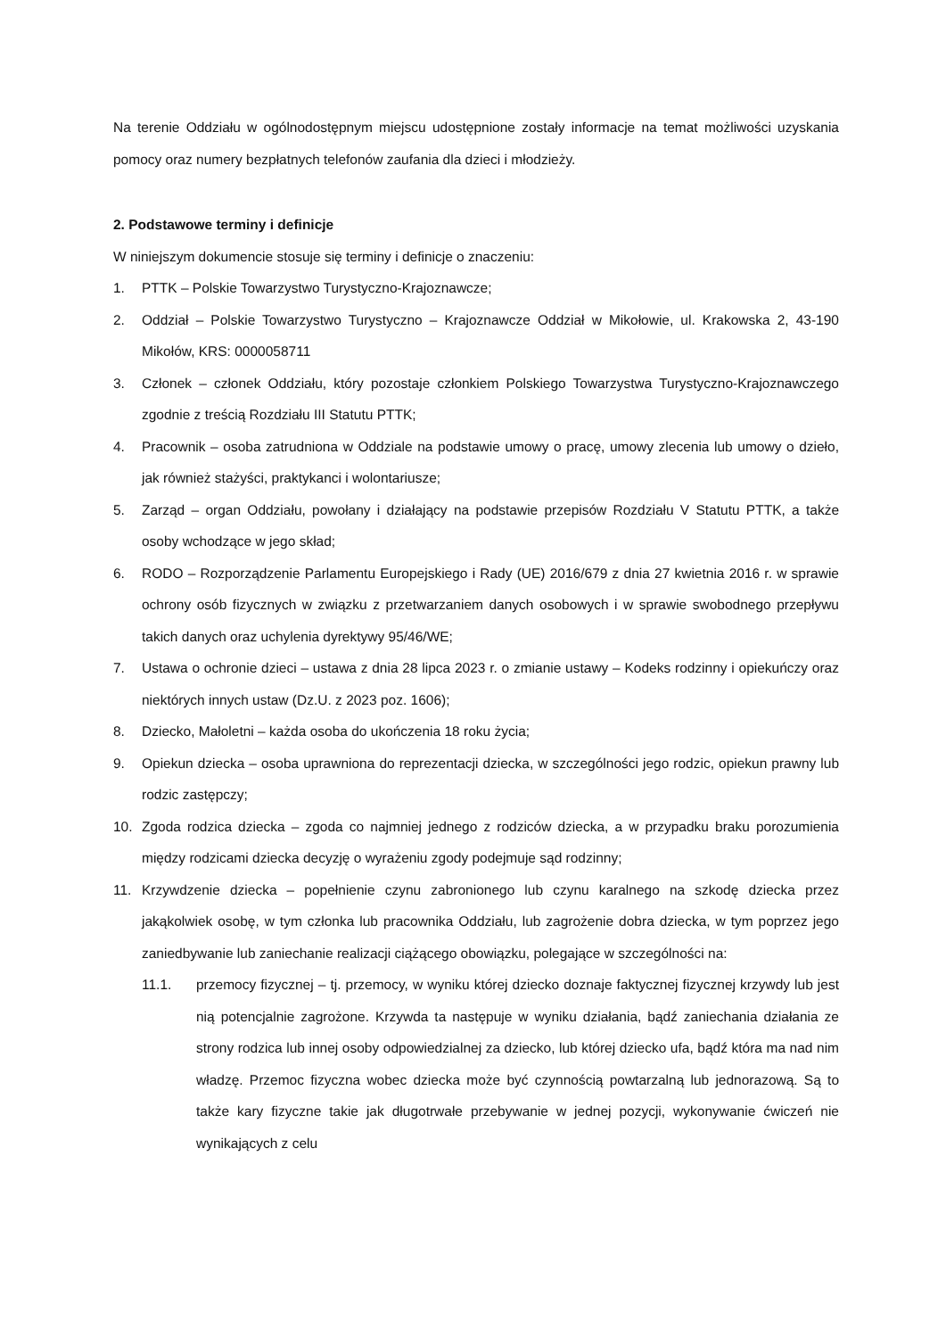Na terenie Oddziału w ogólnodostępnym miejscu udostępnione zostały informacje na temat możliwości uzyskania pomocy oraz numery bezpłatnych telefonów zaufania dla dzieci i młodzieży.
2. Podstawowe terminy i definicje
W niniejszym dokumencie stosuje się terminy i definicje o znaczeniu:
1. PTTK – Polskie Towarzystwo Turystyczno-Krajoznawcze;
2. Oddział – Polskie Towarzystwo Turystyczno – Krajoznawcze Oddział w Mikołowie, ul. Krakowska 2, 43-190 Mikołów, KRS: 0000058711
3. Członek – członek Oddziału, który pozostaje członkiem Polskiego Towarzystwa Turystyczno-Krajoznawczego zgodnie z treścią Rozdziału III Statutu PTTK;
4. Pracownik – osoba zatrudniona w Oddziale na podstawie umowy o pracę, umowy zlecenia lub umowy o dzieło, jak również stażyści, praktykanci i wolontariusze;
5. Zarząd – organ Oddziału, powołany i działający na podstawie przepisów Rozdziału V Statutu PTTK, a także osoby wchodzące w jego skład;
6. RODO – Rozporządzenie Parlamentu Europejskiego i Rady (UE) 2016/679 z dnia 27 kwietnia 2016 r. w sprawie ochrony osób fizycznych w związku z przetwarzaniem danych osobowych i w sprawie swobodnego przepływu takich danych oraz uchylenia dyrektywy 95/46/WE;
7. Ustawa o ochronie dzieci – ustawa z dnia 28 lipca 2023 r. o zmianie ustawy – Kodeks rodzinny i opiekuńczy oraz niektórych innych ustaw (Dz.U. z 2023 poz. 1606);
8. Dziecko, Małoletni – każda osoba do ukończenia 18 roku życia;
9. Opiekun dziecka – osoba uprawniona do reprezentacji dziecka, w szczególności jego rodzic, opiekun prawny lub rodzic zastępczy;
10. Zgoda rodzica dziecka – zgoda co najmniej jednego z rodziców dziecka, a w przypadku braku porozumienia między rodzicami dziecka decyzję o wyrażeniu zgody podejmuje sąd rodzinny;
11. Krzywdzenie dziecka – popełnienie czynu zabronionego lub czynu karalnego na szkodę dziecka przez jakąkolwiek osobę, w tym członka lub pracownika Oddziału, lub zagrożenie dobra dziecka, w tym poprzez jego zaniedbywanie lub zaniechanie realizacji ciążącego obowiązku, polegające w szczególności na:
11.1. przemocy fizycznej – tj. przemocy, w wyniku której dziecko doznaje faktycznej fizycznej krzywdy lub jest nią potencjalnie zagrożone. Krzywda ta następuje w wyniku działania, bądź zaniechania działania ze strony rodzica lub innej osoby odpowiedzialnej za dziecko, lub której dziecko ufa, bądź która ma nad nim władzę. Przemoc fizyczna wobec dziecka może być czynnością powtarzalną lub jednorazową. Są to także kary fizyczne takie jak długotrwałe przebywanie w jednej pozycji, wykonywanie ćwiczeń nie wynikających z celu